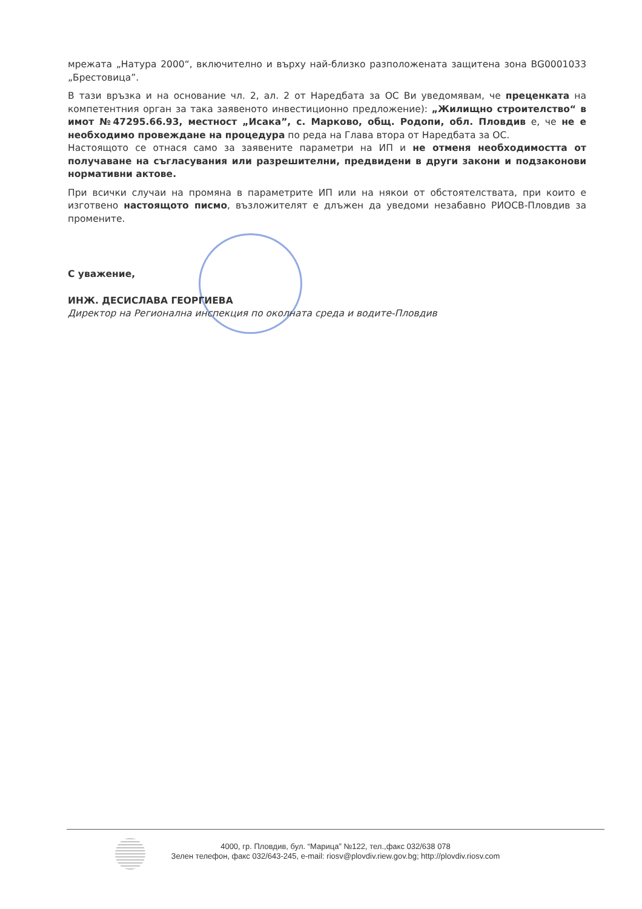мрежата „Натура 2000“, включително и върху най-близко разположената защитена зона BG0001033 „Брестовица”.
В тази връзка и на основание чл. 2, ал. 2 от Наредбата за ОС Ви уведомявам, че преценката на компетентния орган за така заявеното инвестиционно предложение): „Жилищно строителство“ в имот №47295.66.93, местност „Исака”, с. Марково, общ. Родопи, обл. Пловдив е, че не е необходимо провеждане на процедура по реда на Глава втора от Наредбата за ОС.
Настоящото се отнася само за заявените параметри на ИП и не отменя необходимостта от получаване на съгласувания или разрешителни, предвидени в други закони и подзаконови нормативни актове.
При всички случаи на промяна в параметрите ИП или на някои от обстоятелствата, при които е изготвено настоящото писмо, възложителят е длъжен да уведоми незабавно РИОСВ-Пловдив за промените.
С уважение,
ИНЖ. ДЕСИСЛАВА ГЕОРГИЕВА
Директор на Регионална инспекция по околната среда и водите-Пловдив
4000, гр. Пловдив, бул. “Марица” №122, тел.,факс 032/638 078
Зелен телефон, факс 032/643-245, e-mail: riosv@plovdiv.riew.gov.bg; http://plovdiv.riosv.com